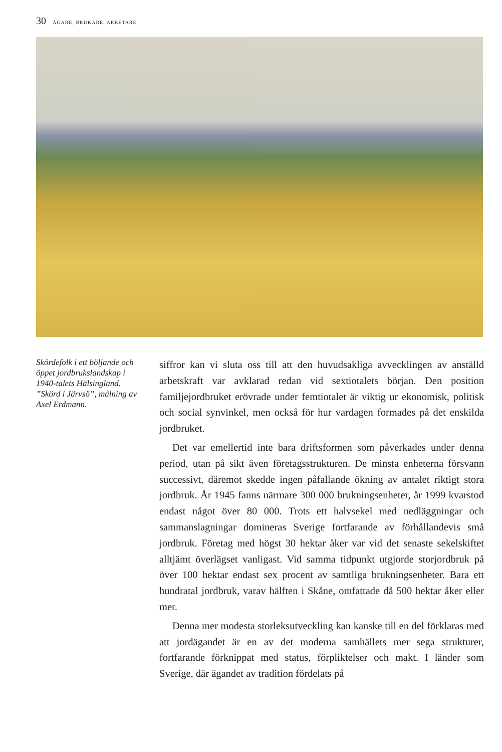30 ÄGARE, BRUKARE, ARBETARE
Skördefolk i ett böljande och öppet jordbrukslandskap i 1940-talets Hälsingland. ”Skörd i Järvsö”, målning av Axel Erdmann.
siffror kan vi sluta oss till att den huvudsakliga avvecklingen av anställd arbetskraft var avklarad redan vid sextiotalets början. Den position familjejordbruket erövrade under femtiotalet är viktig ur ekonomisk, politisk och social synvinkel, men också för hur vardagen formades på det enskilda jordbruket.
Det var emellertid inte bara driftsformen som påverkades under denna period, utan på sikt även företagsstrukturen. De minsta enheterna försvann successivt, däremot skedde ingen påfallande ökning av antalet riktigt stora jordbruk. År 1945 fanns närmare 300 000 brukningsenheter, år 1999 kvarstod endast något över 80 000. Trots ett halvsekel med nedläggningar och sammanslagningar domineras Sverige fortfarande av förhållandevis små jordbruk. Företag med högst 30 hektar åker var vid det senaste sekelskiftet alltjämt överlägset vanligast. Vid samma tidpunkt utgjorde storjordbruk på över 100 hektar endast sex procent av samtliga brukningsenheter. Bara ett hundratal jordbruk, varav hälften i Skåne, omfattade då 500 hektar åker eller mer.
Denna mer modesta storleksutveckling kan kanske till en del förklaras med att jordägandet är en av det moderna samhällets mer sega strukturer, fortfarande förknippat med status, förpliktelser och makt. I länder som Sverige, där ägandet av tradition fördelats på